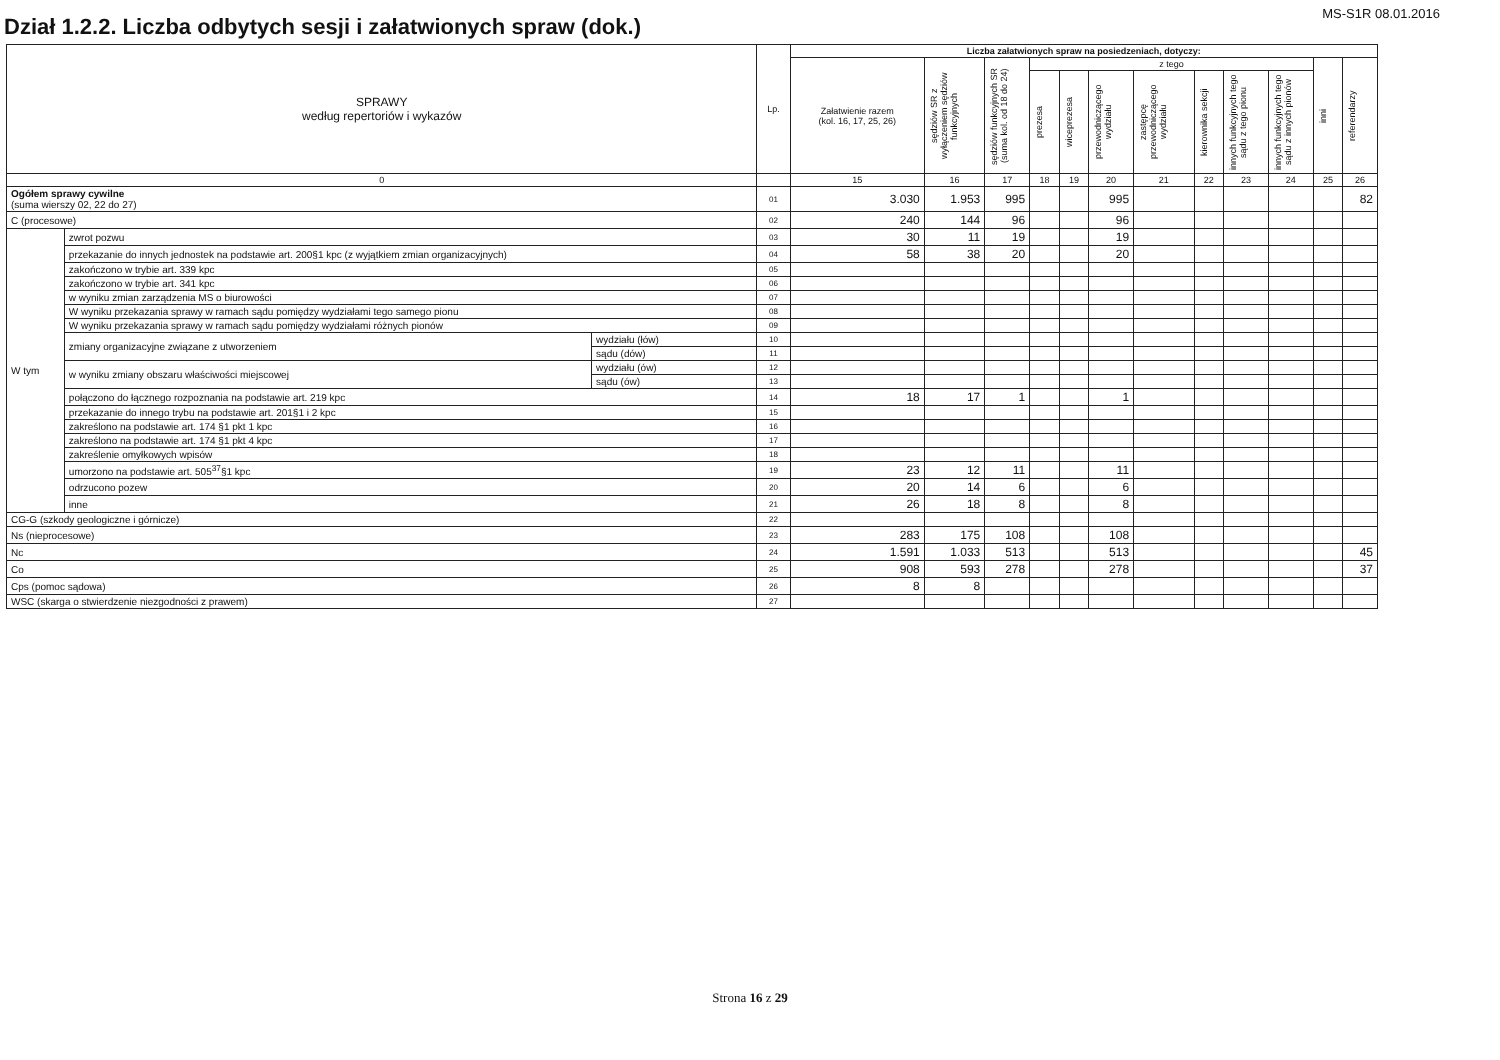Dział 1.2.2. Liczba odbytych sesji i załatwionych spraw (dok.)
MS-S1R 08.01.2016
| SPRAWY według repertoriów i wykazów | | | Lp. | Liczba załatwionych spraw na posiedzeniach, dotyczy: | | | | | | | | | | | |
| --- | --- | --- | --- | --- | --- | --- | --- | --- | --- | --- | --- | --- | --- | --- | --- |
| | | | | Załatwienie razem (kol. 16, 17, 25, 26) | sędziów SR z wyłączeniem sędziów funkcyjnych | sędziów funkcyjnych SR (suma kol. od 18 do 24) | z tego | | | | | | | inni | referendarzy |
| | | | | | | | prezesa | wiceprezesa | przewodniczącego wydziału | zastępcę przewodniczącego wydziału | kierownika sekcji | innych funkcyjnych tego sądu z tego pionu | innych funkcyjnych tego sądu z innych pionów | | |
| 0 | | | | 15 | 16 | 17 | 18 | 19 | 20 | 21 | 22 | 23 | 24 | 25 | 26 |
| Ogółem sprawy cywilne (suma wierszy 02, 22 do 27) | | | 01 | 3.030 | 1.953 | 995 | | | 995 | | | | | | 82 |
| C (procesowe) | | | 02 | 240 | 144 | 96 | | | 96 | | | | | | |
| W tym | zwrot pozwu | | 03 | 30 | 11 | 19 | | | 19 | | | | | | |
| | przekazanie do innych jednostek na podstawie art. 200§1 kpc (z wyjątkiem zmian organizacyjnych) | | 04 | 58 | 38 | 20 | | | 20 | | | | | | |
| | zakończono w trybie art. 339 kpc | | 05 | | | | | | | | | | | | |
| | zakończono w trybie art. 341 kpc | | 06 | | | | | | | | | | | | |
| | w wyniku zmian zarządzenia MS o biurowości | | 07 | | | | | | | | | | | | |
| | W wyniku przekazania sprawy w ramach sądu pomiędzy wydziałami tego samego pionu | | 08 | | | | | | | | | | | | |
| | W wyniku przekazania sprawy w ramach sądu pomiędzy wydziałami różnych pionów | | 09 | | | | | | | | | | | | |
| | zmiany organizacyjne związane z utworzeniem | wydziału (łów) | 10 | | | | | | | | | | | | |
| | | sądu (dów) | 11 | | | | | | | | | | | | |
| | w wyniku zmiany obszaru właściwości miejscowej | wydziału (ów) | 12 | | | | | | | | | | | | |
| | | sądu (ów) | 13 | | | | | | | | | | | | |
| | połączono do łącznego rozpoznania na podstawie art. 219 kpc | | 14 | 18 | 17 | 1 | | | 1 | | | | | | |
| | przekazanie do innego trybu na podstawie art. 201§1 i 2 kpc | | 15 | | | | | | | | | | | | |
| | zakreślono na podstawie art. 174 §1 pkt 1 kpc | | 16 | | | | | | | | | | | | |
| | zakreślono na podstawie art. 174 §1 pkt 4 kpc | | 17 | | | | | | | | | | | | |
| | zakreślenie omyłkowych wpisów | | 18 | | | | | | | | | | | | |
| | umorzono na podstawie art. 505<sup>37</sup>§1 kpc | | 19 | 23 | 12 | 11 | | | 11 | | | | | | |
| | odrzucono pozew | | 20 | 20 | 14 | 6 | | | 6 | | | | | | |
| | inne | | 21 | 26 | 18 | 8 | | | 8 | | | | | | |
| CG-G (szkody geologiczne i górnicze) | | | 22 | | | | | | | | | | | | |
| Ns (nieprocesowe) | | | 23 | 283 | 175 | 108 | | | 108 | | | | | | |
| Nc | | | 24 | 1.591 | 1.033 | 513 | | | 513 | | | | | | 45 |
| Co | | | 25 | 908 | 593 | 278 | | | 278 | | | | | | 37 |
| Cps (pomoc sądowa) | | | 26 | 8 | 8 | | | | | | | | | | |
| WSC (skarga o stwierdzenie niezgodności z prawem) | | | 27 | | | | | | | | | | | | |
Strona 16 z 29